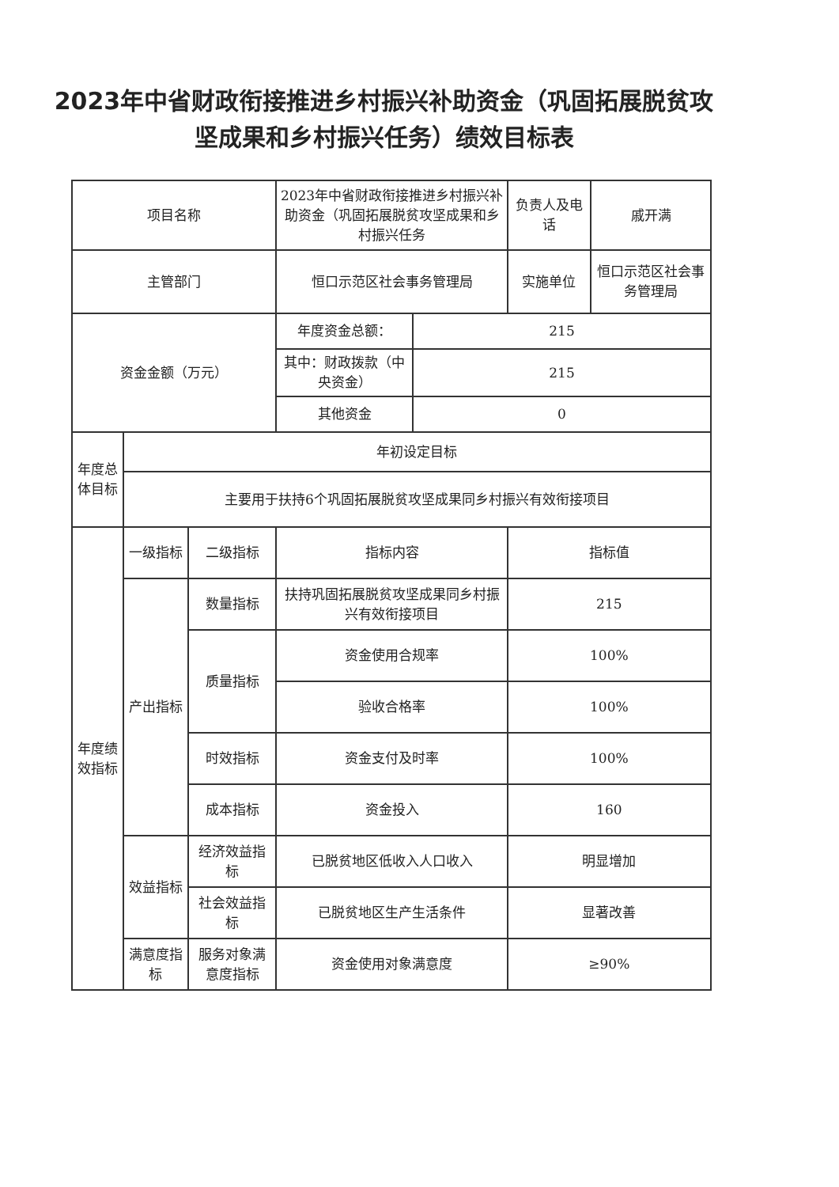2023年中省财政衔接推进乡村振兴补助资金（巩固拓展脱贫攻坚成果和乡村振兴任务）绩效目标表
| 项目名称 | | | 2023年中省财政衔接推进乡村振兴补助资金（巩固拓展脱贫攻坚成果和乡村振兴任务 | | 负责人及电话 | 戚开满 |
| 主管部门 | | | 恒口示范区社会事务管理局 | | 实施单位 | 恒口示范区社会事务管理局 |
| 资金金额（万元） | | | 年度资金总额： | 215 | | |
| | | | 其中：财政拨款（中央资金） | 215 | | |
| | | | 其他资金 | 0 | | |
| 年度总体目标 | 年初设定目标 | | | | | |
| | 主要用于扶持6个巩固拓展脱贫攻坚成果同乡村振兴有效衔接项目 | | | | | |
| 年度绩效指标 | 一级指标 | 二级指标 | 指标内容 | | 指标值 | |
| | 产出指标 | 数量指标 | 扶持巩固拓展脱贫攻坚成果同乡村振兴有效衔接项目 | | 215 | |
| | | 质量指标 | 资金使用合规率 | | 100% | |
| | | | 验收合格率 | | 100% | |
| | | 时效指标 | 资金支付及时率 | | 100% | |
| | | 成本指标 | 资金投入 | | 160 | |
| | 效益指标 | 经济效益指标 | 已脱贫地区低收入人口收入 | | 明显增加 | |
| | | 社会效益指标 | 已脱贫地区生产生活条件 | | 显著改善 | |
| | 满意度指标 | 服务对象满意度指标 | 资金使用对象满意度 | | ≥90% | |